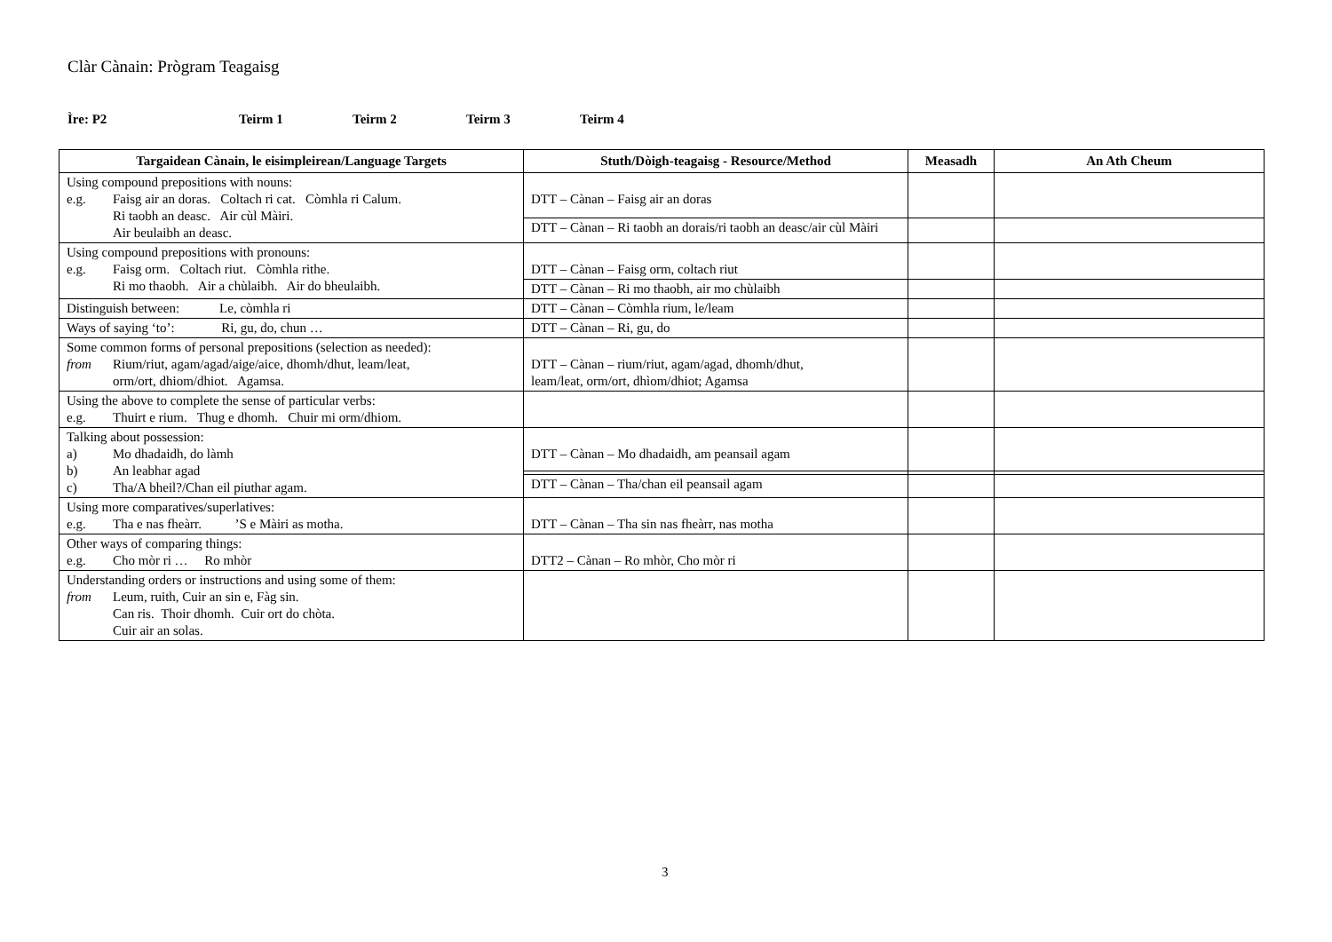Clàr Cànain: Prògram Teagaisg
Ìre: P2 Teirm 1 Teirm 2 Teirm 3 Teirm 4
| Targaidean Cànain, le eisimpleirean/Language Targets | Stuth/Dòigh-teagaisg - Resource/Method | Measadh | An Ath Cheum |
| --- | --- | --- | --- |
| Using compound prepositions with nouns: e.g. Faisg air an doras. Coltach ri cat. Còmhla ri Calum. Ri taobh an deasc. Air cùl Màiri. Air beulaibh an deasc. | DTT – Cànan – Faisg air an doras | | |
| | DTT – Cànan – Ri taobh an dorais/ri taobh an deasc/air cùl Màiri | | |
| Using compound prepositions with pronouns: e.g. Faisg orm. Coltach riut. Còmhla rithe. Ri mo thaobh. Air a chùlaibh. Air do bheulaibh. | DTT – Cànan – Faisg orm, coltach riut | | |
| | DTT – Cànan – Ri mo thaobh, air mo chùlaibh | | |
| Distinguish between: Le, còmhla ri | DTT – Cànan – Còmhla rium, le/leam | | |
| Ways of saying ‘to’: Ri, gu, do, chun … | DTT – Cànan – Ri, gu, do | | |
| Some common forms of personal prepositions (selection as needed): from Rium/riut, agam/agad/aige/aice, dhomh/dhut, leam/leat, orm/ort, dhiom/dhiot. Agamsa. | DTT – Cànan – rium/riut, agam/agad, dhomh/dhut, leam/leat, orm/ort, dhìom/dhiot; Agamsa | | |
| Using the above to complete the sense of particular verbs: e.g. Thuirt e rium. Thug e dhomh. Chuir mi orm/dhiom. | | | |
| Talking about possession: a) Mo dhadaidh, do làmh b) An leabhar agad c) Tha/A bheil?/Chan eil piuthar agam. | DTT – Cànan – Mo dhadaidh, am peansail agam | | |
| | DTT – Cànan – Tha/chan eil peansail agam | | |
| Using more comparatives/superlatives: e.g. Tha e nas fheàrr. ’S e Màiri as motha. | DTT – Cànan – Tha sin nas fheàrr, nas motha | | |
| Other ways of comparing things: e.g. Cho mòr ri … Ro mhòr | DTT2 – Cànan – Ro mhòr, Cho mòr ri | | |
| Understanding orders or instructions and using some of them: from Leum, ruith, Cuir an sin e, Fàg sin. Can ris. Thoir dhomh. Cuir ort do chòta. Cuir air an solas. | | | |
3